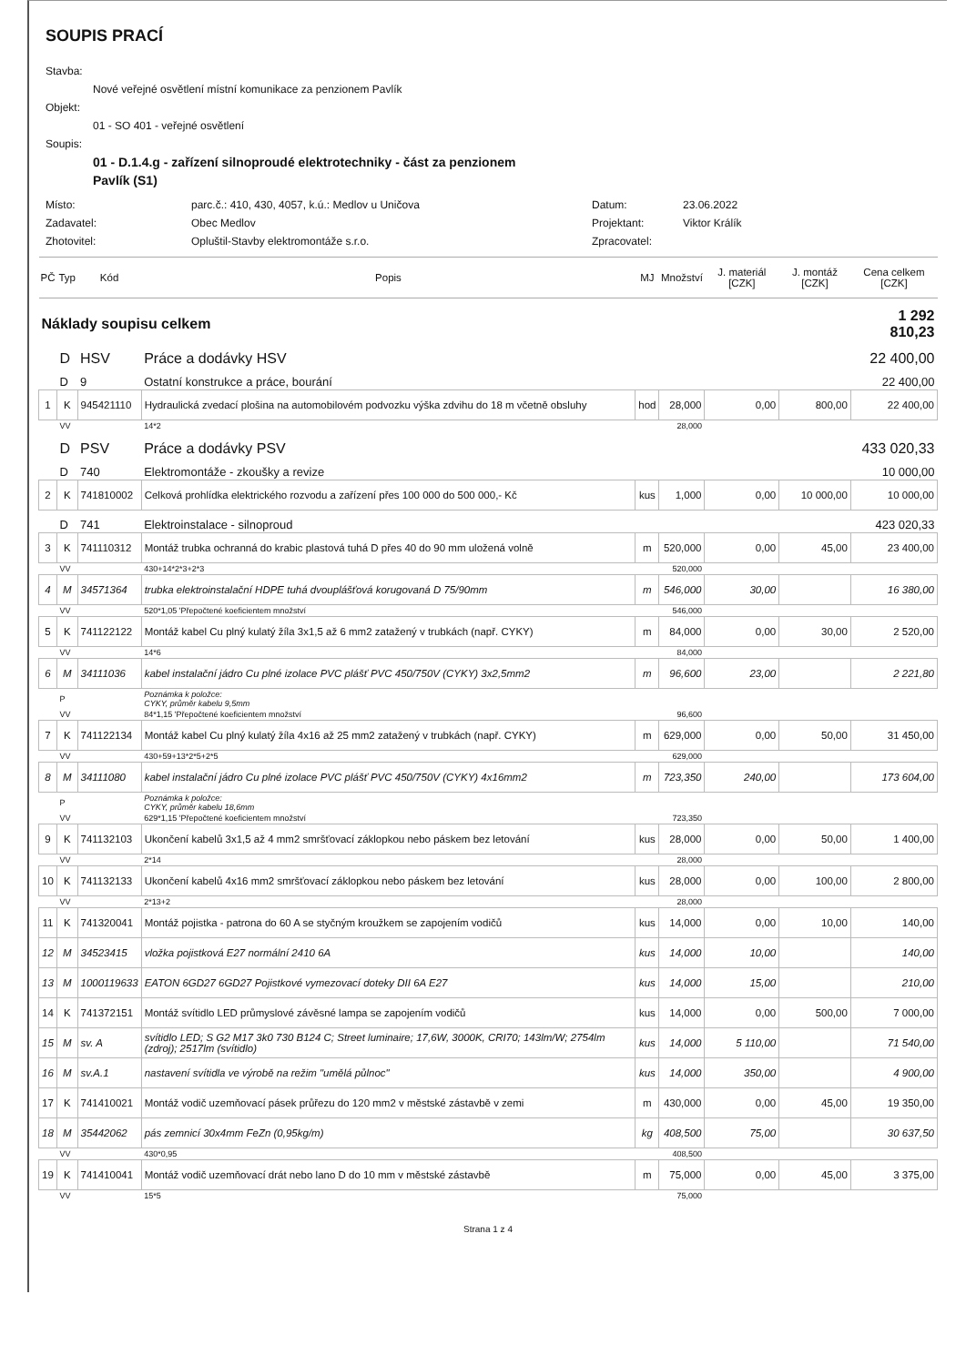SOUPIS PRACÍ
Stavba:
Nové veřejné osvětlení místní komunikace za penzionem Pavlík
Objekt:
01 - SO 401 - veřejné osvětlení
Soupis:
01 - D.1.4.g - zařízení silnoproudé elektrotechniky - část za penzionem
Pavlík (S1)
Místo: parc.č.: 410, 430, 4057, k.ú.: Medlov u Uničova Datum: 23.06.2022 Zadavatel: Obec Medlov Projektant: Viktor Králík Zhotovitel: Opluštil-Stavby elektromontáže s.r.o. Zpracovatel:
| PČ | Typ | Kód | Popis | MJ | Množství | J. materiál [CZK] | J. montáž [CZK] | Cena celkem [CZK] |
| --- | --- | --- | --- | --- | --- | --- | --- | --- |
| Náklady soupisu celkem | | | | | | | | 1 292 810,23 |
| | D | HSV | Práce a dodávky HSV | | | | | 22 400,00 |
| | D | 9 | Ostatní konstrukce a práce, bourání | | | | | 22 400,00 |
| 1 | K | 945421110 | Hydraulická zvedací plošina na automobilovém podvozku výška zdvihu do 18 m včetně obsluhy | hod | 28,000 | 0,00 | 800,00 | 22 400,00 |
| | VV | | 14*2 | | 28,000 | | | |
| | D | PSV | Práce a dodávky PSV | | | | | 433 020,33 |
| | D | 740 | Elektromontáže - zkoušky a revize | | | | | 10 000,00 |
| 2 | K | 741810002 | Celková prohlídka elektrického rozvodu a zařízení přes 100 000 do 500 000,- Kč | kus | 1,000 | 0,00 | 10 000,00 | 10 000,00 |
| | D | 741 | Elektroinstalace - silnoproud | | | | | 423 020,33 |
| 3 | K | 741110312 | Montáž trubka ochranná do krabic plastová tuhá D přes 40 do 90 mm uložená volně | m | 520,000 | 0,00 | 45,00 | 23 400,00 |
| | VV | | 430+14*2*3+2*3 | | 520,000 | | | |
| 4 | M | 34571364 | trubka elektroinstalační HDPE tuhá dvouplášťová korugovaná D 75/90mm | m | 546,000 | 30,00 | | 16 380,00 |
| | VV | | 520*1,05 'Přepočtené koeficientem množství | | 546,000 | | | |
| 5 | K | 741122122 | Montáž kabel Cu plný kulatý žíla 3x1,5 až 6 mm2 zatažený v trubkách (např. CYKY) | m | 84,000 | 0,00 | 30,00 | 2 520,00 |
| | VV | | 14*6 | | 84,000 | | | |
| 6 | M | 34111036 | kabel instalační jádro Cu plné izolace PVC plášť PVC 450/750V (CYKY) 3x2,5mm2 | m | 96,600 | 23,00 | | 2 221,80 |
| | P | | Poznámka k položce: CYKY, průměr kabelu 9,5mm | | | | | |
| | VV | | 84*1,15 'Přepočtené koeficientem množství | | 96,600 | | | |
| 7 | K | 741122134 | Montáž kabel Cu plný kulatý žíla 4x16 až 25 mm2 zatažený v trubkách (např. CYKY) | m | 629,000 | 0,00 | 50,00 | 31 450,00 |
| | VV | | 430+59+13*2*5+2*5 | | 629,000 | | | |
| 8 | M | 34111080 | kabel instalační jádro Cu plné izolace PVC plášť PVC 450/750V (CYKY) 4x16mm2 | m | 723,350 | 240,00 | | 173 604,00 |
| | P | | Poznámka k položce: CYKY, průměr kabelu 18,6mm | | | | | |
| | VV | | 629*1,15 'Přepočtené koeficientem množství | | 723,350 | | | |
| 9 | K | 741132103 | Ukončení kabelů 3x1,5 až 4 mm2 smršťovací záklopkou nebo páskem bez letování | kus | 28,000 | 0,00 | 50,00 | 1 400,00 |
| | VV | | 2*14 | | 28,000 | | | |
| 10 | K | 741132133 | Ukončení kabelů 4x16 mm2 smršťovací záklopkou nebo páskem bez letování | kus | 28,000 | 0,00 | 100,00 | 2 800,00 |
| | VV | | 2*13+2 | | 28,000 | | | |
| 11 | K | 741320041 | Montáž pojistka - patrona do 60 A se styčným kroužkem se zapojením vodičů | kus | 14,000 | 0,00 | 10,00 | 140,00 |
| 12 | M | 34523415 | vložka pojistková E27 normální 2410 6A | kus | 14,000 | 10,00 | | 140,00 |
| 13 | M | 1000119633 | EATON 6GD27 6GD27 Pojistkové vymezovací doteky DII 6A E27 | kus | 14,000 | 15,00 | | 210,00 |
| 14 | K | 741372151 | Montáž svítidlo LED průmyslové závěsné lampa se zapojením vodičů | kus | 14,000 | 0,00 | 500,00 | 7 000,00 |
| 15 | M | sv. A | svítidlo LED; S G2 M17 3k0 730 B124 C; Street luminaire; 17,6W, 3000K, CRI70; 143lm/W; 2754lm (zdroj); 2517lm (svítidlo) | kus | 14,000 | 5 110,00 | | 71 540,00 |
| 16 | M | sv.A.1 | nastavení svítidla ve výrobě na režim "umělá půlnoc" | kus | 14,000 | 350,00 | | 4 900,00 |
| 17 | K | 741410021 | Montáž vodič uzemňovací pásek průřezu do 120 mm2 v městské zástavbě v zemi | m | 430,000 | 0,00 | 45,00 | 19 350,00 |
| 18 | M | 35442062 | pás zemnicí 30x4mm FeZn (0,95kg/m) | kg | 408,500 | 75,00 | | 30 637,50 |
| | VV | | 430*0,95 | | 408,500 | | | |
| 19 | K | 741410041 | Montáž vodič uzemňovací drát nebo lano D do 10 mm v městské zástavbě | m | 75,000 | 0,00 | 45,00 | 3 375,00 |
| | VV | | 15*5 | | 75,000 | | | |
Strana 1 z 4